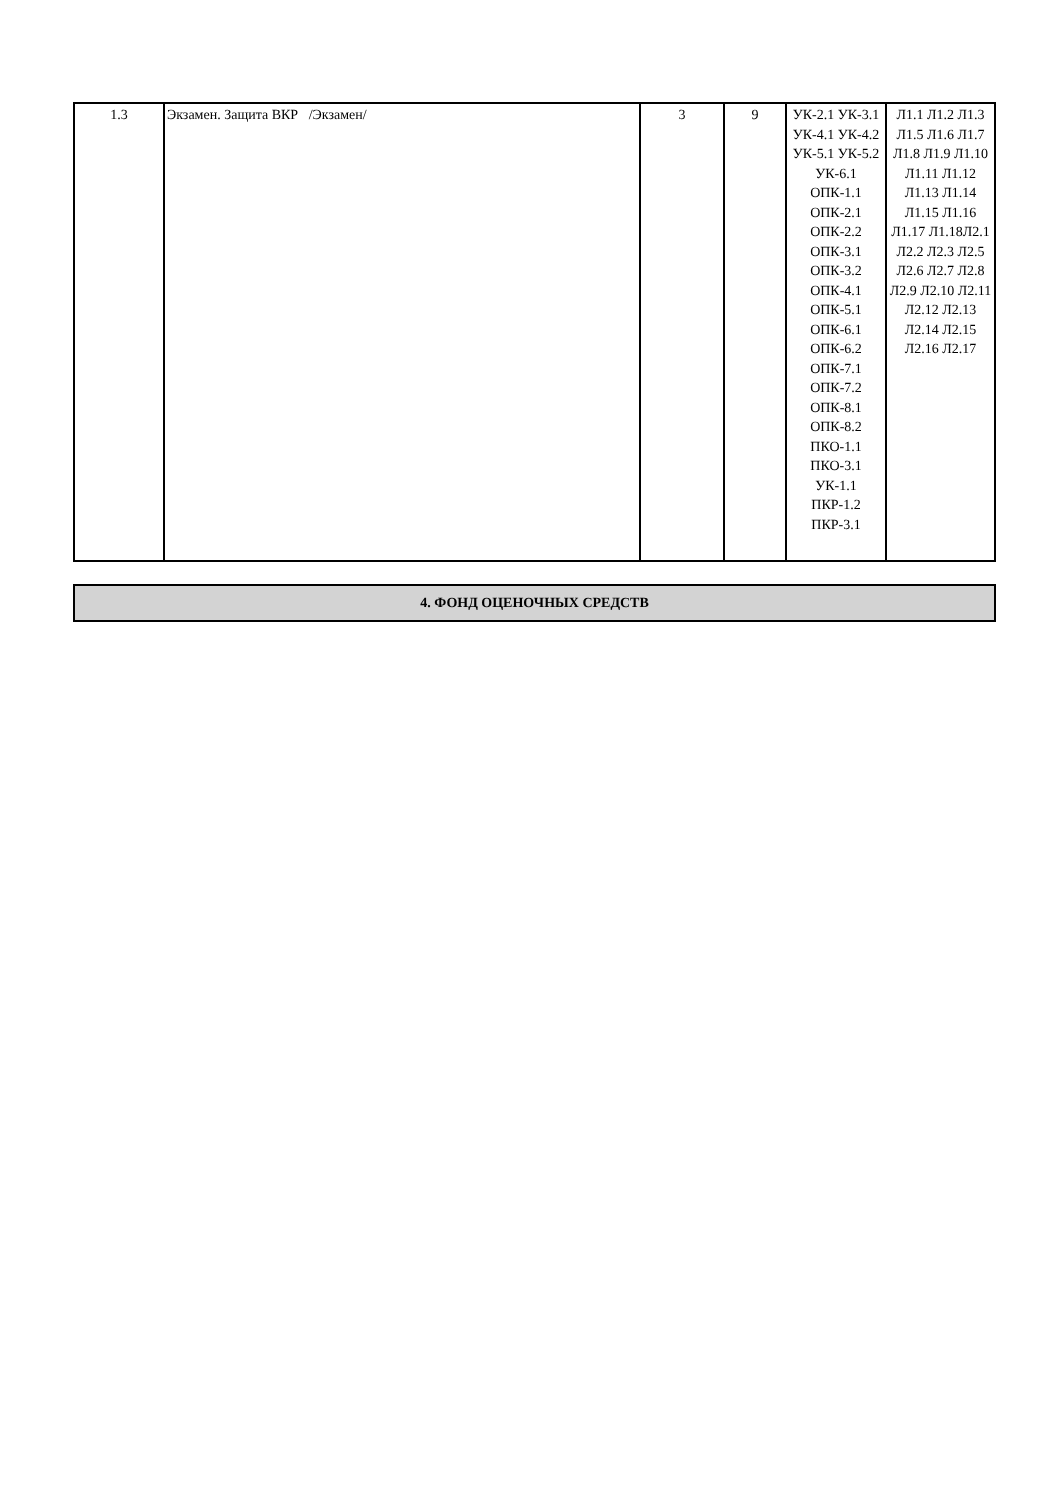| 1.3 | Экзамен. Защита ВКР /Экзамен/ | 3 | 9 | УК-2.1 УК-3.1 УК-4.1 УК-4.2 УК-5.1 УК-5.2 УК-6.1 ОПК-1.1 ОПК-2.1 ОПК-2.2 ОПК-3.1 ОПК-3.2 ОПК-4.1 ОПК-5.1 ОПК-6.1 ОПК-6.2 ОПК-7.1 ОПК-7.2 ОПК-8.1 ОПК-8.2 ПКО-1.1 ПКО-3.1 УК-1.1 ПКР-1.2 ПКР-3.1 | Л1.1 Л1.2 Л1.3 Л1.5 Л1.6 Л1.7 Л1.8 Л1.9 Л1.10 Л1.11 Л1.12 Л1.13 Л1.14 Л1.15 Л1.16 Л1.17 Л1.18Л2.1 Л2.2 Л2.3 Л2.5 Л2.6 Л2.7 Л2.8 Л2.9 Л2.10 Л2.11 Л2.12 Л2.13 Л2.14 Л2.15 Л2.16 Л2.17 |
| 4. ФОНД ОЦЕНОЧНЫХ СРЕДСТВ |